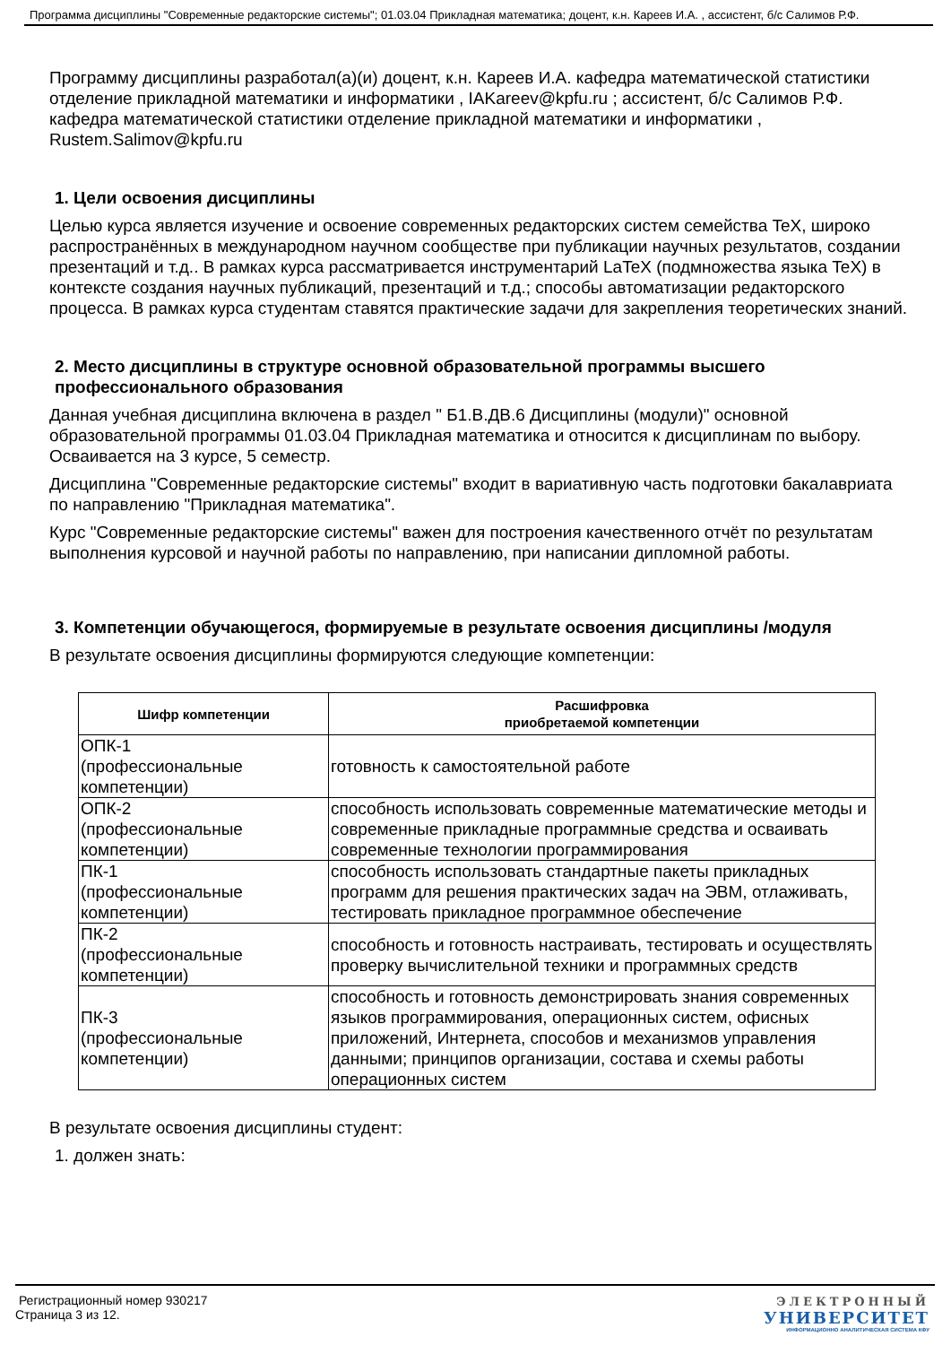Программа дисциплины "Современные редакторские системы"; 01.03.04 Прикладная математика; доцент, к.н. Кареев И.А. , ассистент, б/с Салимов Р.Ф.
Программу дисциплины разработал(а)(и) доцент, к.н. Кареев И.А. кафедра математической статистики отделение прикладной математики и информатики , IAKareev@kpfu.ru ; ассистент, б/с Салимов Р.Ф. кафедра математической статистики отделение прикладной математики и информатики , Rustem.Salimov@kpfu.ru
1. Цели освоения дисциплины
Целью курса является изучение и освоение современных редакторских систем семейства TeX, широко распространённых в международном научном сообществе при публикации научных результатов, создании презентаций и т.д.. В рамках курса рассматривается инструментарий LaTeX (подмножества языка TeX) в контексте создания научных публикаций, презентаций и т.д.; способы автоматизации редакторского процесса. В рамках курса студентам ставятся практические задачи для закрепления теоретических знаний.
2. Место дисциплины в структуре основной образовательной программы высшего профессионального образования
Данная учебная дисциплина включена в раздел " Б1.В.ДВ.6 Дисциплины (модули)" основной образовательной программы 01.03.04 Прикладная математика и относится к дисциплинам по выбору. Осваивается на 3 курсе, 5 семестр.
Дисциплина "Современные редакторские системы" входит в вариативную часть подготовки бакалавриата по направлению "Прикладная математика".
Курс "Современные редакторские системы" важен для построения качественного отчёт по результатам выполнения курсовой и научной работы по направлению, при написании дипломной работы.
3. Компетенции обучающегося, формируемые в результате освоения дисциплины /модуля
В результате освоения дисциплины формируются следующие компетенции:
| Шифр компетенции | Расшифровка приобретаемой компетенции |
| --- | --- |
| ОПК-1 (профессиональные компетенции) | готовность к самостоятельной работе |
| ОПК-2 (профессиональные компетенции) | способность использовать современные математические методы и современные прикладные программные средства и осваивать современные технологии программирования |
| ПК-1 (профессиональные компетенции) | способность использовать стандартные пакеты прикладных программ для решения практических задач на ЭВМ, отлаживать, тестировать прикладное программное обеспечение |
| ПК-2 (профессиональные компетенции) | способность и готовность настраивать, тестировать и осуществлять проверку вычислительной техники и программных средств |
| ПК-3 (профессиональные компетенции) | способность и готовность демонстрировать знания современных языков программирования, операционных систем, офисных приложений, Интернета, способов и механизмов управления данными; принципов организации, состава и схемы работы операционных систем |
В результате освоения дисциплины студент:
1. должен знать:
Регистрационный номер 930217
Страница 3 из 12.
ЭЛЕКТРОННЫЙ
УНИВЕРСИТЕТ
ИНФОРМАЦИОННО АНАЛИТИЧЕСКАЯ СИСТЕМА КФУ